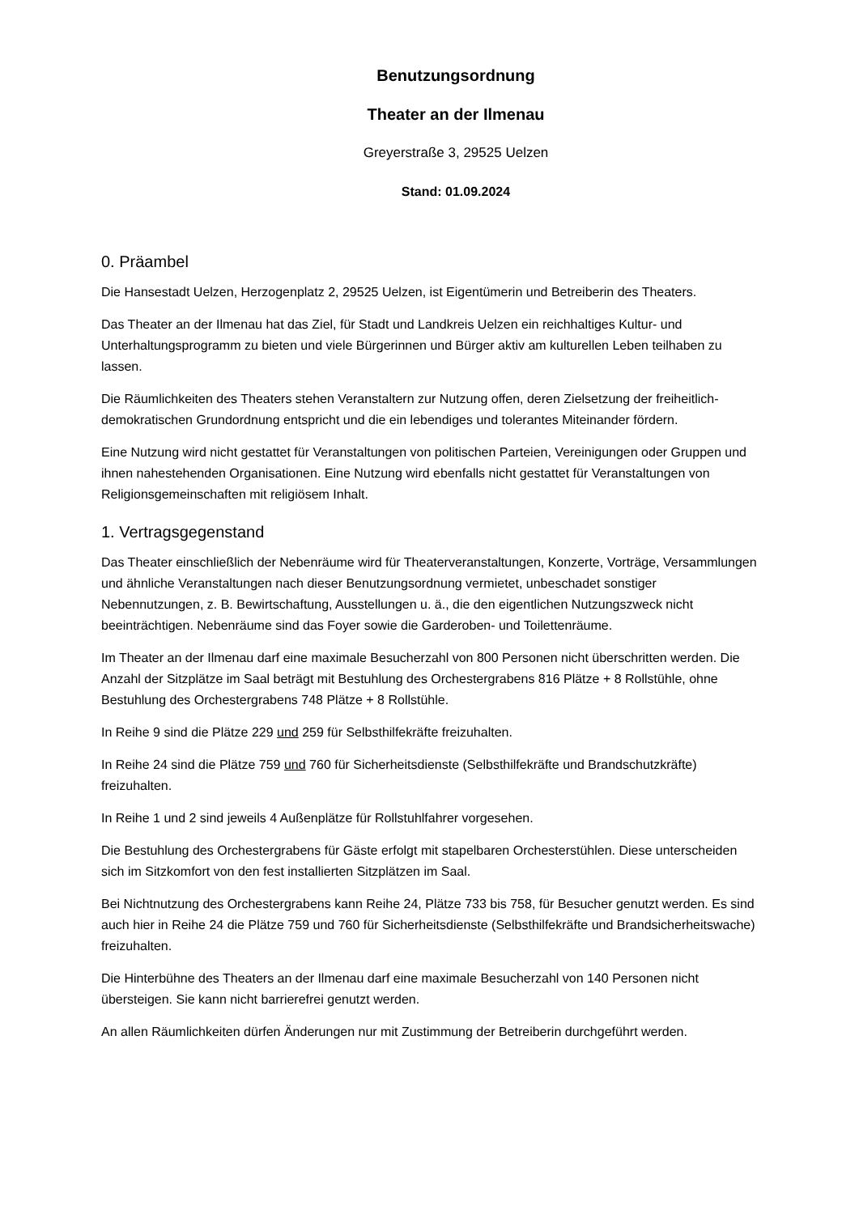Benutzungsordnung
Theater an der Ilmenau
Greyerstraße 3, 29525 Uelzen
Stand: 01.09.2024
0. Präambel
Die Hansestadt Uelzen, Herzogenplatz 2, 29525 Uelzen, ist Eigentümerin und Betreiberin des Theaters.
Das Theater an der Ilmenau hat das Ziel, für Stadt und Landkreis Uelzen ein reichhaltiges Kultur- und Unterhaltungsprogramm zu bieten und viele Bürgerinnen und Bürger aktiv am kulturellen Leben teilhaben zu lassen.
Die Räumlichkeiten des Theaters stehen Veranstaltern zur Nutzung offen, deren Zielsetzung der freiheitlich-demokratischen Grundordnung entspricht und die ein lebendiges und tolerantes Miteinander fördern.
Eine Nutzung wird nicht gestattet für Veranstaltungen von politischen Parteien, Vereinigungen oder Gruppen und ihnen nahestehenden Organisationen. Eine Nutzung wird ebenfalls nicht gestattet für Veranstaltungen von Religionsgemeinschaften mit religiösem Inhalt.
1. Vertragsgegenstand
Das Theater einschließlich der Nebenräume wird für Theaterveranstaltungen, Konzerte, Vorträge, Versammlungen und ähnliche Veranstaltungen nach dieser Benutzungsordnung vermietet, unbeschadet sonstiger Nebennutzungen, z. B. Bewirtschaftung, Ausstellungen u. ä., die den eigentlichen Nutzungszweck nicht beeinträchtigen. Nebenräume sind das Foyer sowie die Garderoben- und Toilettenräume.
Im Theater an der Ilmenau darf eine maximale Besucherzahl von 800 Personen nicht überschritten werden. Die Anzahl der Sitzplätze im Saal beträgt mit Bestuhlung des Orchestergrabens 816 Plätze + 8 Rollstühle, ohne Bestuhlung des Orchestergrabens 748 Plätze + 8 Rollstühle.
In Reihe 9 sind die Plätze 229 und 259 für Selbsthilfekräfte freizuhalten.
In Reihe 24 sind die Plätze 759 und 760 für Sicherheitsdienste (Selbsthilfekräfte und Brandschutzkräfte) freizuhalten.
In Reihe 1 und 2 sind jeweils 4 Außenplätze für Rollstuhlfahrer vorgesehen.
Die Bestuhlung des Orchestergrabens für Gäste erfolgt mit stapelbaren Orchesterstühlen. Diese unterscheiden sich im Sitzkomfort von den fest installierten Sitzplätzen im Saal.
Bei Nichtnutzung des Orchestergrabens kann Reihe 24, Plätze 733 bis 758, für Besucher genutzt werden. Es sind auch hier in Reihe 24 die Plätze 759 und 760 für Sicherheitsdienste (Selbsthilfekräfte und Brandsicherheitswache) freizuhalten.
Die Hinterbühne des Theaters an der Ilmenau darf eine maximale Besucherzahl von 140 Personen nicht übersteigen. Sie kann nicht barrierefrei genutzt werden.
An allen Räumlichkeiten dürfen Änderungen nur mit Zustimmung der Betreiberin durchgeführt werden.